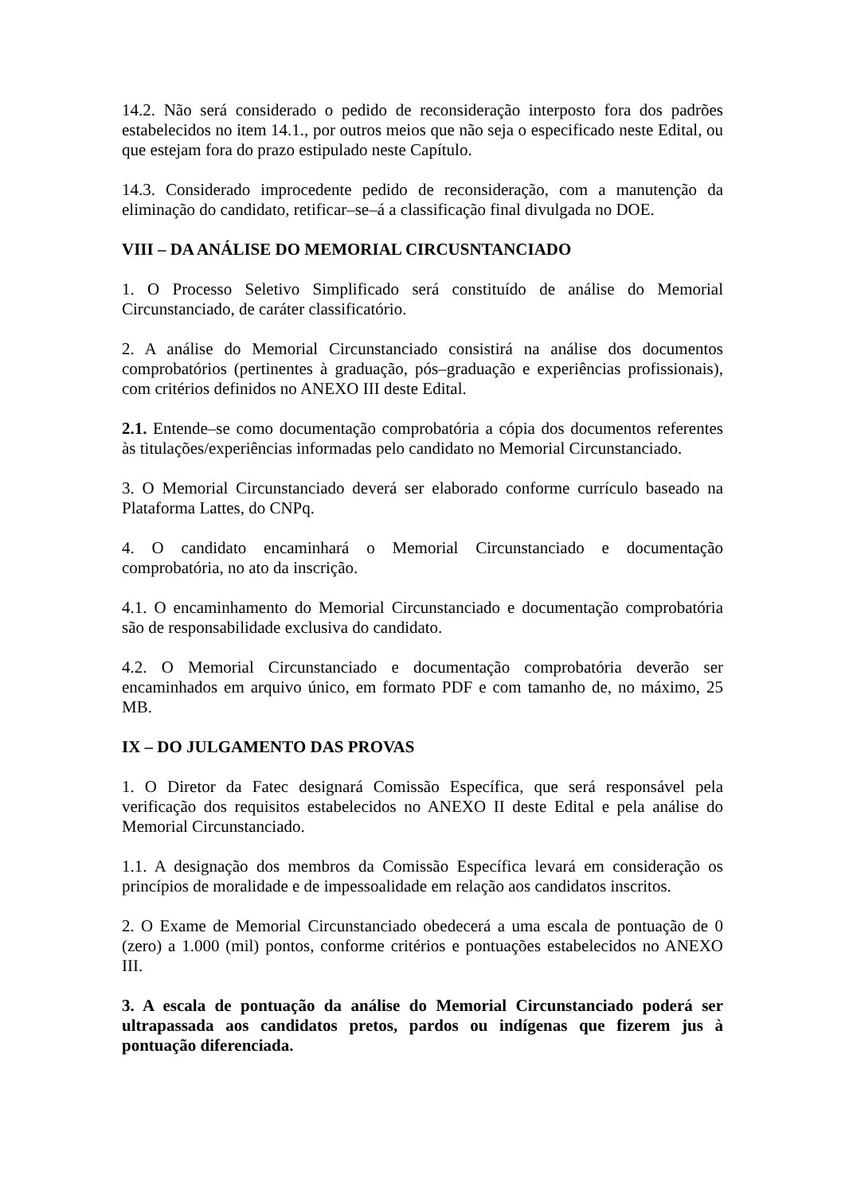14.2. Não será considerado o pedido de reconsideração interposto fora dos padrões estabelecidos no item 14.1., por outros meios que não seja o especificado neste Edital, ou que estejam fora do prazo estipulado neste Capítulo.
14.3. Considerado improcedente pedido de reconsideração, com a manutenção da eliminação do candidato, retificar–se–á a classificação final divulgada no DOE.
VIII – DA ANÁLISE DO MEMORIAL CIRCUSNTANCIADO
1. O Processo Seletivo Simplificado será constituído de análise do Memorial Circunstanciado, de caráter classificatório.
2. A análise do Memorial Circunstanciado consistirá na análise dos documentos comprobatórios (pertinentes à graduação, pós–graduação e experiências profissionais), com critérios definidos no ANEXO III deste Edital.
2.1. Entende–se como documentação comprobatória a cópia dos documentos referentes às titulações/experiências informadas pelo candidato no Memorial Circunstanciado.
3. O Memorial Circunstanciado deverá ser elaborado conforme currículo baseado na Plataforma Lattes, do CNPq.
4. O candidato encaminhará o Memorial Circunstanciado e documentação comprobatória, no ato da inscrição.
4.1. O encaminhamento do Memorial Circunstanciado e documentação comprobatória são de responsabilidade exclusiva do candidato.
4.2. O Memorial Circunstanciado e documentação comprobatória deverão ser encaminhados em arquivo único, em formato PDF e com tamanho de, no máximo, 25 MB.
IX – DO JULGAMENTO DAS PROVAS
1. O Diretor da Fatec designará Comissão Específica, que será responsável pela verificação dos requisitos estabelecidos no ANEXO II deste Edital e pela análise do Memorial Circunstanciado.
1.1. A designação dos membros da Comissão Específica levará em consideração os princípios de moralidade e de impessoalidade em relação aos candidatos inscritos.
2. O Exame de Memorial Circunstanciado obedecerá a uma escala de pontuação de 0 (zero) a 1.000 (mil) pontos, conforme critérios e pontuações estabelecidos no ANEXO III.
3. A escala de pontuação da análise do Memorial Circunstanciado poderá ser ultrapassada aos candidatos pretos, pardos ou indígenas que fizerem jus à pontuação diferenciada.